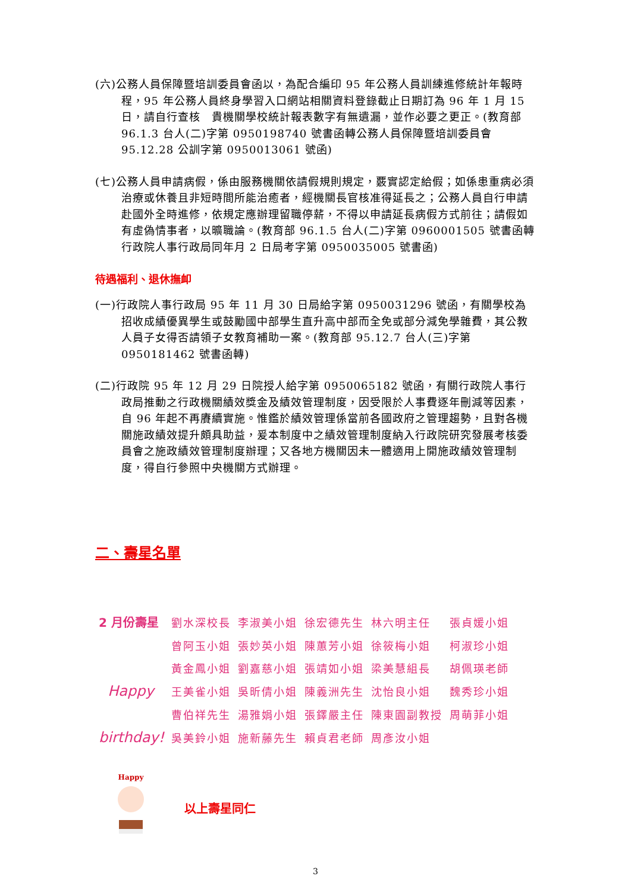(六)公務人員保障暨培訓委員會函以，為配合編印 95 年公務人員訓練進修統計年報時程，95 年公務人員終身學習入口網站相關資料登錄截止日期訂為 96 年 1 月 15 日，請自行查核　貴機關學校統計報表數字有無遺漏，並作必要之更正。(教育部 96.1.3 台人(二)字第 0950198740 號書函轉公務人員保障暨培訓委員會 95.12.28 公訓字第 0950013061 號函)
(七)公務人員申請病假，係由服務機關依請假規則規定，覈實認定給假；如係患重病必須治療或休養且非短時間所能治癒者，經機關長官核准得延長之；公務人員自行申請赴國外全時進修，依規定應辦理留職停薪，不得以申請延長病假方式前往；請假如有虛偽情事者，以曠職論。(教育部 96.1.5 台人(二)字第 0960001505 號書函轉行政院人事行政局同年月 2 日局考字第 0950035005 號書函)
待遇福利、退休撫卹
(一)行政院人事行政局 95 年 11 月 30 日局給字第 0950031296 號函，有關學校為招收成績優異學生或鼓勵國中部學生直升高中部而全免或部分減免學雜費，其公教人員子女得否請領子女教育補助一案。(教育部 95.12.7 台人(三)字第 0950181462 號書函轉)
(二)行政院 95 年 12 月 29 日院授人給字第 0950065182 號函，有關行政院人事行政局推動之行政機關績效獎金及績效管理制度，因受限於人事費逐年刪減等因素，自 96 年起不再賡續實施。惟鑑於績效管理係當前各國政府之管理趨勢，且對各機關施政績效提升頗具助益，爰本制度中之績效管理制度納入行政院研究發展考核委員會之施政績效管理制度辦理；又各地方機關因未一體適用上開施政績效管理制度，得自行參照中央機關方式辦理。
二、壽星名單
| 2 月份壽星 | 劉水深校長 | 李淑美小姐 | 徐宏德先生 | 林六明主任 | 張貞媛小姐 |
| | 曾阿玉小姐 | 張妙英小姐 | 陳蕙芳小姐 | 徐筱梅小姐 | 柯淑珍小姐 |
| | 黃金鳳小姐 | 劉嘉慈小姐 | 張靖如小姐 | 梁美慧組長 | 胡佩瑛老師 |
| Happy | 王美雀小姐 | 吳昕倩小姐 | 陳義洲先生 | 沈怡良小姐 | 魏秀珍小姐 |
| | 曹伯祥先生 | 湯雅娟小姐 | 張鐸嚴主任 | 陳東園副教授 | 周萌菲小姐 |
| birthday! | 吳美鈴小姐 | 施新藤先生 | 賴貞君老師 | 周彥汝小姐 | |
Happy
以上壽星同仁
3